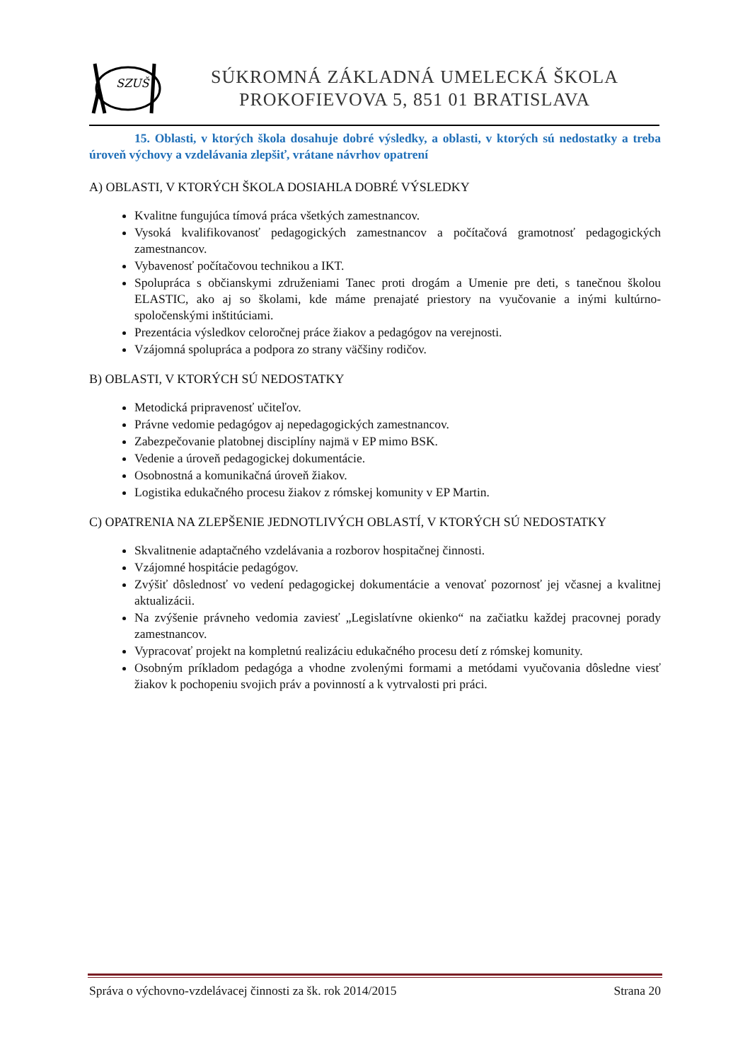SZUŠ
SÚKROMNÁ ZÁKLADNÁ UMELECKÁ ŠKOLA
PROKOFIEVOVA 5, 851 01 BRATISLAVA
15. Oblasti, v ktorých škola dosahuje dobré výsledky, a oblasti, v ktorých sú nedostatky a treba úroveň výchovy a vzdelávania zlepšiť, vrátane návrhov opatrení
A) OBLASTI, V KTORÝCH ŠKOLA DOSIAHLA DOBRÉ VÝSLEDKY
Kvalitne fungujúca tímová práca všetkých zamestnancov.
Vysoká kvalifikovanosť pedagogických zamestnancov a počítačová gramotnosť pedagogických zamestnancov.
Vybavenosť počítačovou technikou a IKT.
Spolupráca s občianskymi združeniami Tanec proti drogám a Umenie pre deti, s tanečnou školou ELASTIC, ako aj so školami, kde máme prenajaté priestory na vyučovanie a inými kultúrno-spoločenskými inštitúciami.
Prezentácia výsledkov celoročnej práce žiakov a pedagógov na verejnosti.
Vzájomná spolupráca a podpora zo strany väčšiny rodičov.
B) OBLASTI, V KTORÝCH SÚ NEDOSTATKY
Metodická pripravenosť učiteľov.
Právne vedomie pedagógov aj nepedagogických zamestnancov.
Zabezpečovanie platobnej disciplíny najmä v EP mimo BSK.
Vedenie a úroveň pedagogickej dokumentácie.
Osobnostná a komunikačná úroveň žiakov.
Logistika edukačného procesu žiakov z rómskej komunity v EP Martin.
C) OPATRENIA NA ZLEPŠENIE JEDNOTLIVÝCH OBLASTÍ, V KTORÝCH SÚ NEDOSTATKY
Skvalitnenie adaptačného vzdelávania a rozborov hospitačnej činnosti.
Vzájomné hospitácie pedagógov.
Zvýšiť dôslednosť vo vedení pedagogickej dokumentácie a venovať pozornosť jej včasnej a kvalitnej aktualizácii.
Na zvýšenie právneho vedomia zaviesť „Legislatívne okienko“ na začiatku každej pracovnej porady zamestnancov.
Vypracovať projekt na kompletnú realizáciu edukačného procesu detí z rómskej komunity.
Osobným príkladom pedagóga a vhodne zvolenými formami a metódami vyučovania dôsledne viesť žiakov k pochopeniu svojich práv a povinností a k vytrvalosti pri práci.
Správa o výchovno-vzdelávacej činnosti za šk. rok 2014/2015 Strana 20